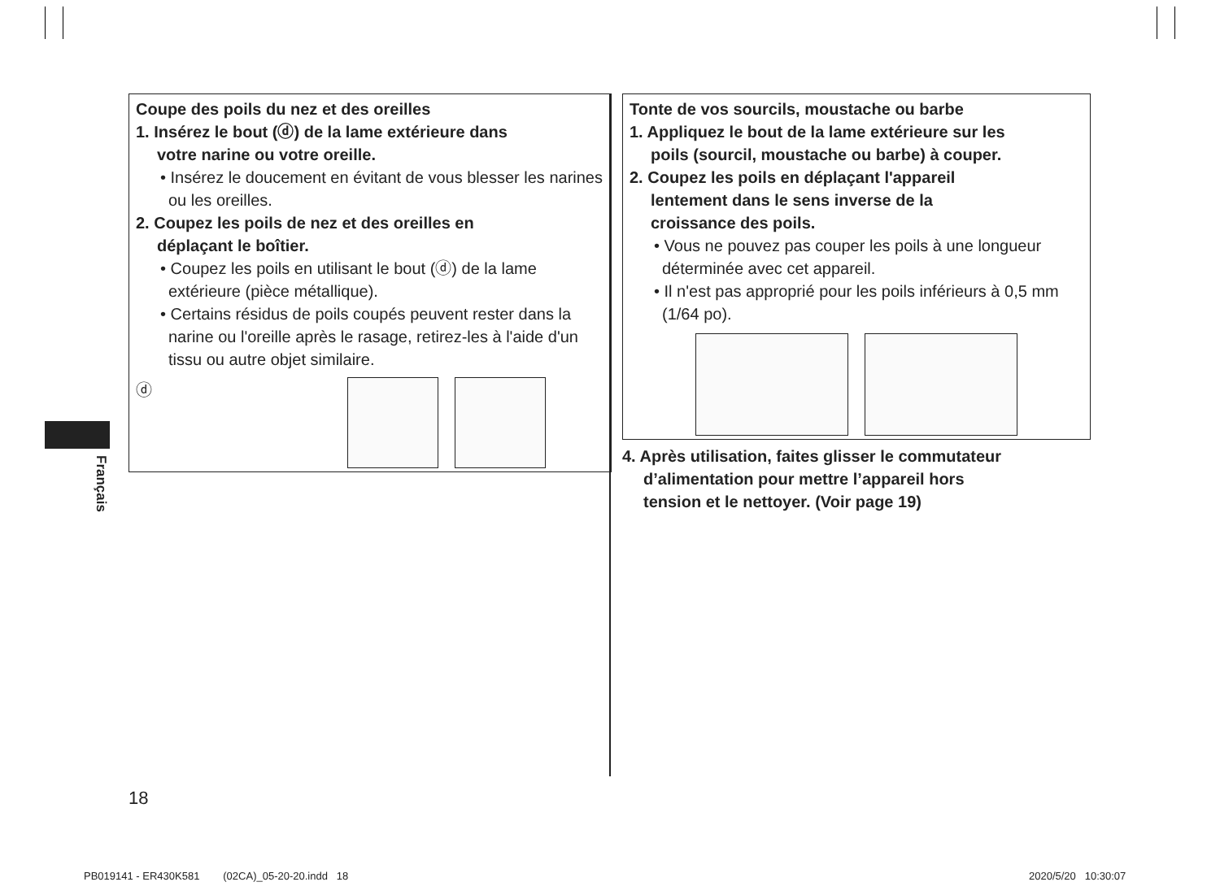Français
Coupe des poils du nez et des oreilles
1. Insérez le bout (ⓓ) de la lame extérieure dans
votre narine ou votre oreille.
• Insérez le doucement en évitant de vous blesser les narines ou les oreilles.
2. Coupez les poils de nez et des oreilles en
déplaçant le boîtier.
• Coupez les poils en utilisant le bout (ⓓ) de la lame extérieure (pièce métallique).
• Certains résidus de poils coupés peuvent rester dans la narine ou l'oreille après le rasage, retirez-les à l'aide d'un tissu ou autre objet similaire.
ⓓ
Tonte de vos sourcils, moustache ou barbe
1. Appliquez le bout de la lame extérieure sur les
poils (sourcil, moustache ou barbe) à couper.
2. Coupez les poils en déplaçant l'appareil
lentement dans le sens inverse de la
croissance des poils.
• Vous ne pouvez pas couper les poils à une longueur déterminée avec cet appareil.
• Il n'est pas approprié pour les poils inférieurs à 0,5 mm (1/64 po).
4. Après utilisation, faites glisser le commutateur
d’alimentation pour mettre l’appareil hors
tension et le nettoyer. (Voir page 19)
18
PB019141 - ER430K581 (02CA)_05-20-20.indd 18
2020/5/20 10:30:07